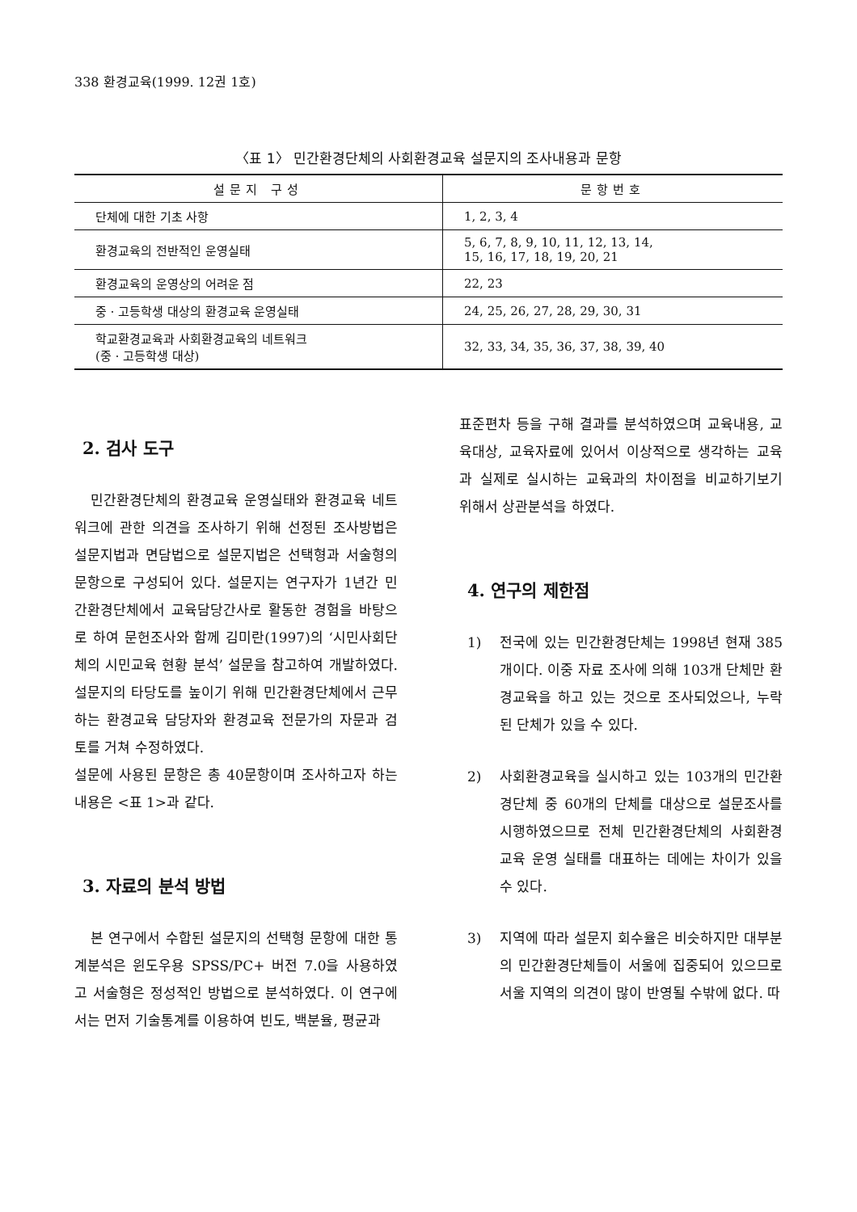338 환경교육(1999. 12권 1호)
〈표 1〉 민간환경단체의 사회환경교육 설문지의 조사내용과 문항
| 설문지 구성 | 문항번호 |
| --- | --- |
| 단체에 대한 기초 사항 | 1, 2, 3, 4 |
| 환경교육의 전반적인 운영실태 | 5, 6, 7, 8, 9, 10, 11, 12, 13, 14, 15, 16, 17, 18, 19, 20, 21 |
| 환경교육의 운영상의 어려운 점 | 22, 23 |
| 중ㆍ고등학생 대상의 환경교육 운영실태 | 24, 25, 26, 27, 28, 29, 30, 31 |
| 학교환경교육과 사회환경교육의 네트워크 (중ㆍ고등학생 대상) | 32, 33, 34, 35, 36, 37, 38, 39, 40 |
2. 검사 도구
민간환경단체의 환경교육 운영실태와 환경교육 네트워크에 관한 의견을 조사하기 위해 선정된 조사방법은 설문지법과 면담법으로 설문지법은 선택형과 서술형의 문항으로 구성되어 있다. 설문지는 연구자가 1년간 민간환경단체에서 교육담당간사로 활동한 경험을 바탕으로 하여 문헌조사와 함께 김미란(1997)의 ‘시민사회단체의 시민교육 현황 분석’ 설문을 참고하여 개발하였다. 설문지의 타당도를 높이기 위해 민간환경단체에서 근무하는 환경교육 담당자와 환경교육 전문가의 자문과 검토를 거쳐 수정하였다.
설문에 사용된 문항은 총 40문항이며 조사하고자 하는 내용은 <표 1>과 같다.
3. 자료의 분석 방법
본 연구에서 수합된 설문지의 선택형 문항에 대한 통계분석은 윈도우용 SPSS/PC+ 버전 7.0을 사용하였고 서술형은 정성적인 방법으로 분석하였다. 이 연구에서는 먼저 기술통계를 이용하여 빈도, 백분율, 평균과
표준편차 등을 구해 결과를 분석하였으며 교육내용, 교육대상, 교육자료에 있어서 이상적으로 생각하는 교육과 실제로 실시하는 교육과의 차이점을 비교하기보기 위해서 상관분석을 하였다.
4. 연구의 제한점
1) 전국에 있는 민간환경단체는 1998년 현재 385개이다. 이중 자료 조사에 의해 103개 단체만 환경교육을 하고 있는 것으로 조사되었으나, 누락된 단체가 있을 수 있다.
2) 사회환경교육을 실시하고 있는 103개의 민간환경단체 중 60개의 단체를 대상으로 설문조사를 시행하였으므로 전체 민간환경단체의 사회환경교육 운영 실태를 대표하는 데에는 차이가 있을 수 있다.
3) 지역에 따라 설문지 회수율은 비슷하지만 대부분의 민간환경단체들이 서울에 집중되어 있으므로 서울 지역의 의견이 많이 반영될 수밖에 없다. 따